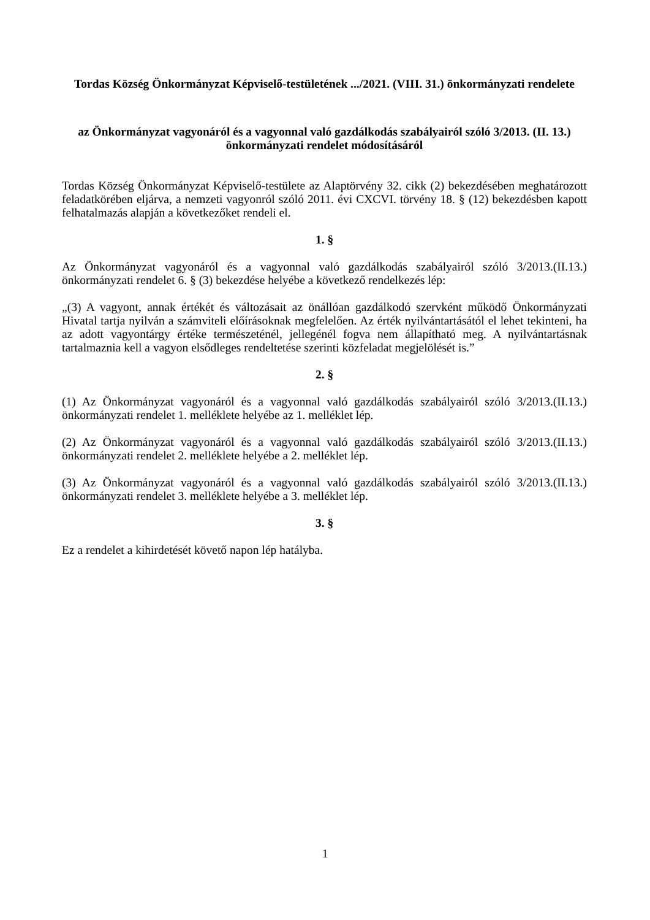Tordas Község Önkormányzat Képviselő-testületének .../2021. (VIII. 31.) önkormányzati rendelete
az Önkormányzat vagyonáról és a vagyonnal való gazdálkodás szabályairól szóló 3/2013. (II. 13.) önkormányzati rendelet módosításáról
Tordas Község Önkormányzat Képviselő-testülete az Alaptörvény 32. cikk (2) bekezdésében meghatározott feladatkörében eljárva, a nemzeti vagyonról szóló 2011. évi CXCVI. törvény 18. § (12) bekezdésben kapott felhatalmazás alapján a következőket rendeli el.
1. §
Az Önkormányzat vagyonáról és a vagyonnal való gazdálkodás szabályairól szóló 3/2013.(II.13.) önkormányzati rendelet 6. § (3) bekezdése helyébe a következő rendelkezés lép:
„(3) A vagyont, annak értékét és változásait az önállóan gazdálkodó szervként működő Önkormányzati Hivatal tartja nyilván a számviteli előírásoknak megfelelően. Az érték nyilvántartásától el lehet tekinteni, ha az adott vagyontárgy értéke természeténél, jellegénél fogva nem állapítható meg. A nyilvántartásnak tartalmaznia kell a vagyon elsődleges rendeltetése szerinti közfeladat megjelölését is.”
2. §
(1) Az Önkormányzat vagyonáról és a vagyonnal való gazdálkodás szabályairól szóló 3/2013.(II.13.) önkormányzati rendelet 1. melléklete helyébe az 1. melléklet lép.
(2) Az Önkormányzat vagyonáról és a vagyonnal való gazdálkodás szabályairól szóló 3/2013.(II.13.) önkormányzati rendelet 2. melléklete helyébe a 2. melléklet lép.
(3) Az Önkormányzat vagyonáról és a vagyonnal való gazdálkodás szabályairól szóló 3/2013.(II.13.) önkormányzati rendelet 3. melléklete helyébe a 3. melléklet lép.
3. §
Ez a rendelet a kihirdetését követő napon lép hatályba.
1